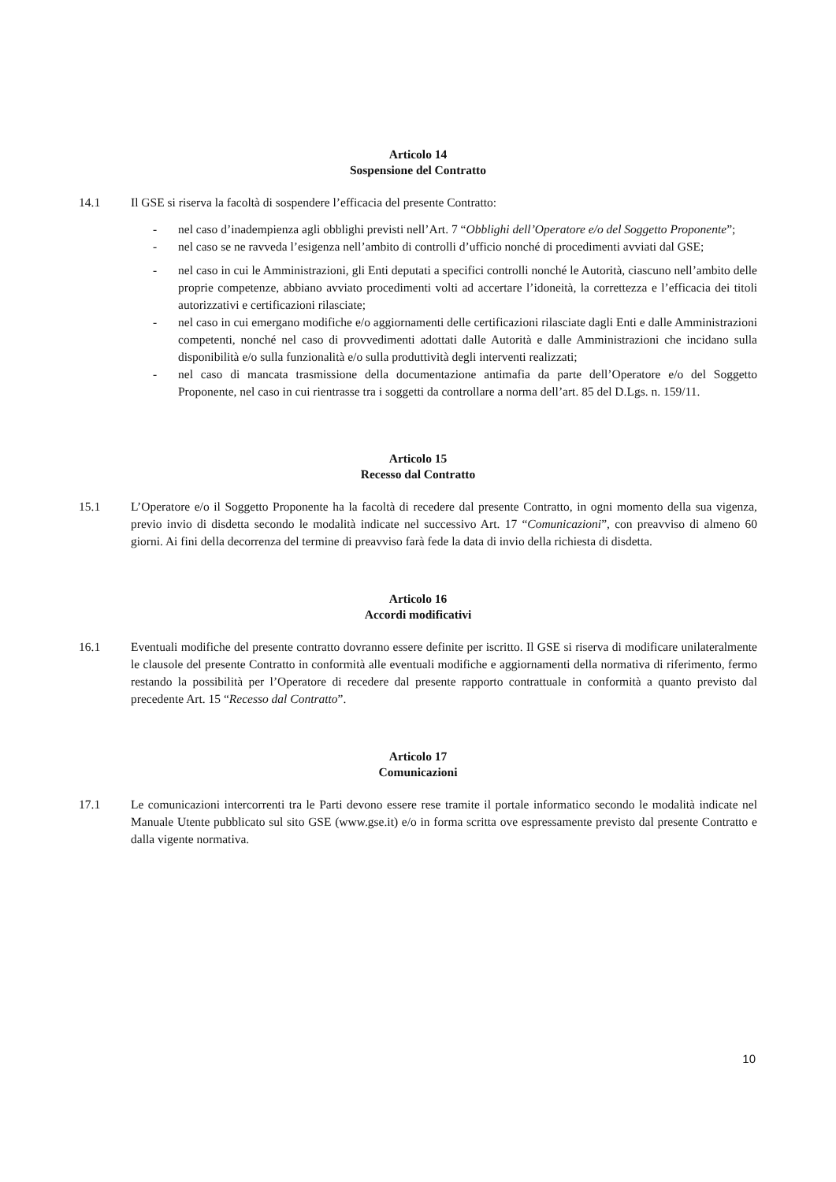Articolo 14
Sospensione del Contratto
14.1 Il GSE si riserva la facoltà di sospendere l’efficacia del presente Contratto:
- nel caso d’inadempienza agli obblighi previsti nell’Art. 7 “Obblighi dell’Operatore e/o del Soggetto Proponente”;
- nel caso se ne ravveda l’esigenza nell’ambito di controlli d’ufficio nonché di procedimenti avviati dal GSE;
- nel caso in cui le Amministrazioni, gli Enti deputati a specifici controlli nonché le Autorità, ciascuno nell’ambito delle proprie competenze, abbiano avviato procedimenti volti ad accertare l’idoneità, la correttezza e l’efficacia dei titoli autorizzativi e certificazioni rilasciate;
- nel caso in cui emergano modifiche e/o aggiornamenti delle certificazioni rilasciate dagli Enti e dalle Amministrazioni competenti, nonché nel caso di provvedimenti adottati dalle Autorità e dalle Amministrazioni che incidano sulla disponibilità e/o sulla funzionalità e/o sulla produttività degli interventi realizzati;
- nel caso di mancata trasmissione della documentazione antimafia da parte dell’Operatore e/o del Soggetto Proponente, nel caso in cui rientrasse tra i soggetti da controllare a norma dell’art. 85 del D.Lgs. n. 159/11.
Articolo 15
Recesso dal Contratto
15.1 L’Operatore e/o il Soggetto Proponente ha la facoltà di recedere dal presente Contratto, in ogni momento della sua vigenza, previo invio di disdetta secondo le modalità indicate nel successivo Art. 17 “Comunicazioni”, con preavviso di almeno 60 giorni. Ai fini della decorrenza del termine di preavviso farà fede la data di invio della richiesta di disdetta.
Articolo 16
Accordi modificativi
16.1 Eventuali modifiche del presente contratto dovranno essere definite per iscritto. Il GSE si riserva di modificare unilateralmente le clausole del presente Contratto in conformità alle eventuali modifiche e aggiornamenti della normativa di riferimento, fermo restando la possibilità per l’Operatore di recedere dal presente rapporto contrattuale in conformità a quanto previsto dal precedente Art. 15 “Recesso dal Contratto”.
Articolo 17
Comunicazioni
17.1 Le comunicazioni intercorrenti tra le Parti devono essere rese tramite il portale informatico secondo le modalità indicate nel Manuale Utente pubblicato sul sito GSE (www.gse.it) e/o in forma scritta ove espressamente previsto dal presente Contratto e dalla vigente normativa.
10